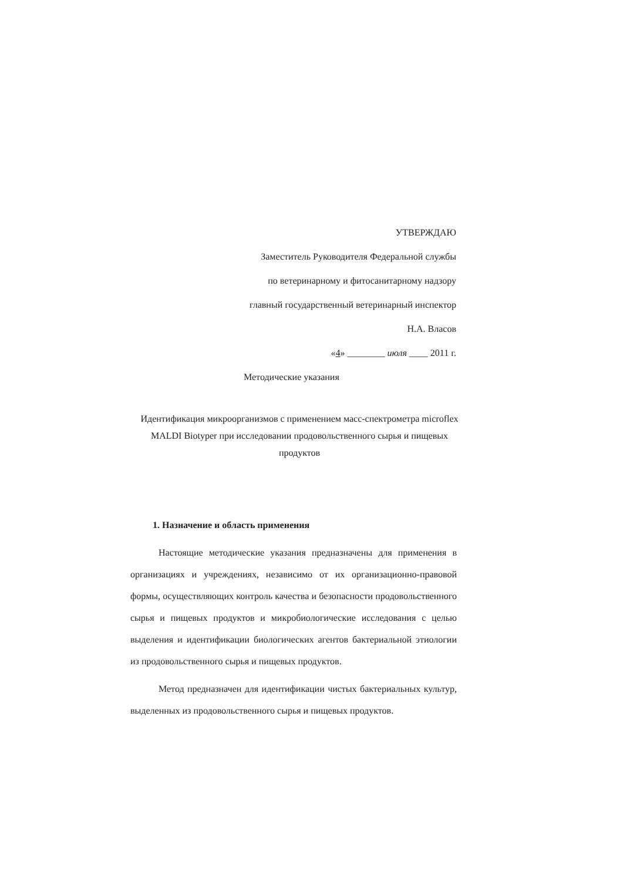УТВЕРЖДАЮ
Заместитель Руководителя Федеральной службы
по ветеринарному и фитосанитарному надзору
главный государственный ветеринарный инспектор
Н.А. Власов
«4» ________ июля ____ 2011 г.
Методические указания
Идентификация микроорганизмов с применением масс-спектрометра microflex MALDI Biotyper при исследовании продовольственного сырья и пищевых продуктов
1. Назначение и область применения
Настоящие методические указания предназначены для применения в организациях и учреждениях, независимо от их организационно-правовой формы, осуществляющих контроль качества и безопасности продовольственного сырья и пищевых продуктов и микробиологические исследования с целью выделения и идентификации биологических агентов бактериальной этиологии из продовольственного сырья и пищевых продуктов.
Метод предназначен для идентификации чистых бактериальных культур, выделенных из продовольственного сырья и пищевых продуктов.